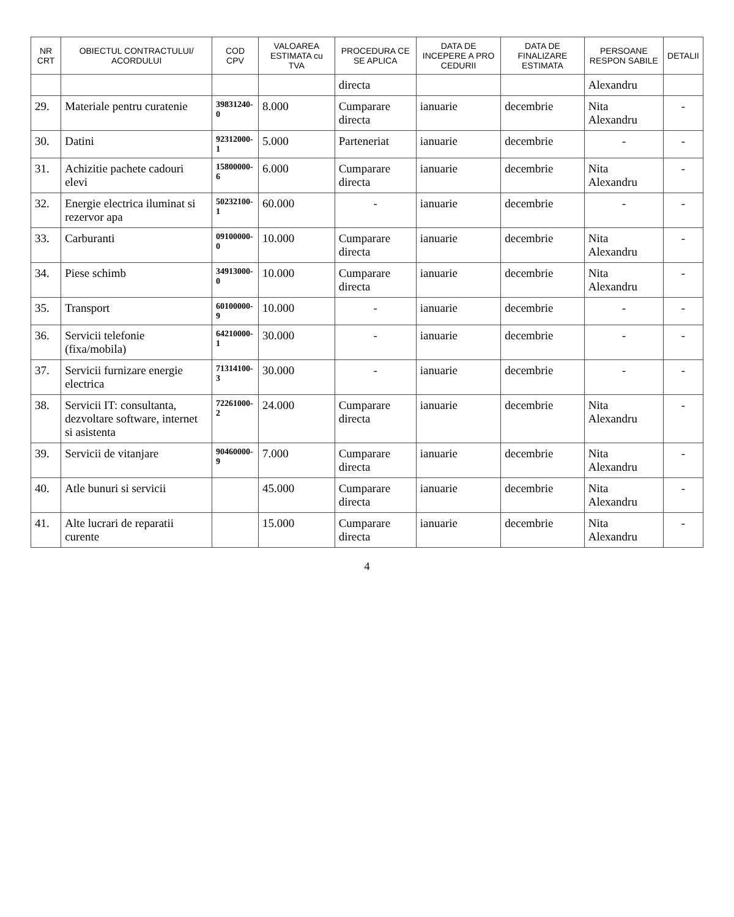| NR CRT | OBIECTUL CONTRACTULUI/ ACORDULUI | COD CPV | VALOAREA ESTIMATA cu TVA | PROCEDURA CE SE APLICA | DATA DE INCEPERE A PRO CEDURII | DATA DE FINALIZARE ESTIMATA | PERSOANE RESPON SABILE | DETALII |
| --- | --- | --- | --- | --- | --- | --- | --- | --- |
| | | | | directa | | | Alexandru | |
| 29. | Materiale pentru curatenie | 39831240-0 | 8.000 | Cumparare directa | ianuarie | decembrie | Nita Alexandru | - |
| 30. | Datini | 92312000-1 | 5.000 | Parteneriat | ianuarie | decembrie | - | - |
| 31. | Achizitie pachete cadouri elevi | 15800000-6 | 6.000 | Cumparare directa | ianuarie | decembrie | Nita Alexandru | - |
| 32. | Energie electrica iluminat si rezervor apa | 50232100-1 | 60.000 | - | ianuarie | decembrie | - | - |
| 33. | Carburanti | 09100000-0 | 10.000 | Cumparare directa | ianuarie | decembrie | Nita Alexandru | - |
| 34. | Piese schimb | 34913000-0 | 10.000 | Cumparare directa | ianuarie | decembrie | Nita Alexandru | - |
| 35. | Transport | 60100000-9 | 10.000 | - | ianuarie | decembrie | - | - |
| 36. | Servicii telefonie (fixa/mobila) | 64210000-1 | 30.000 | - | ianuarie | decembrie | - | - |
| 37. | Servicii furnizare energie electrica | 71314100-3 | 30.000 | - | ianuarie | decembrie | - | - |
| 38. | Servicii IT: consultanta, dezvoltare software, internet si asistenta | 72261000-2 | 24.000 | Cumparare directa | ianuarie | decembrie | Nita Alexandru | - |
| 39. | Servicii de vitanjare | 90460000-9 | 7.000 | Cumparare directa | ianuarie | decembrie | Nita Alexandru | - |
| 40. | Atle bunuri si servicii | | 45.000 | Cumparare directa | ianuarie | decembrie | Nita Alexandru | - |
| 41. | Alte lucrari de reparatii curente | | 15.000 | Cumparare directa | ianuarie | decembrie | Nita Alexandru | - |
4